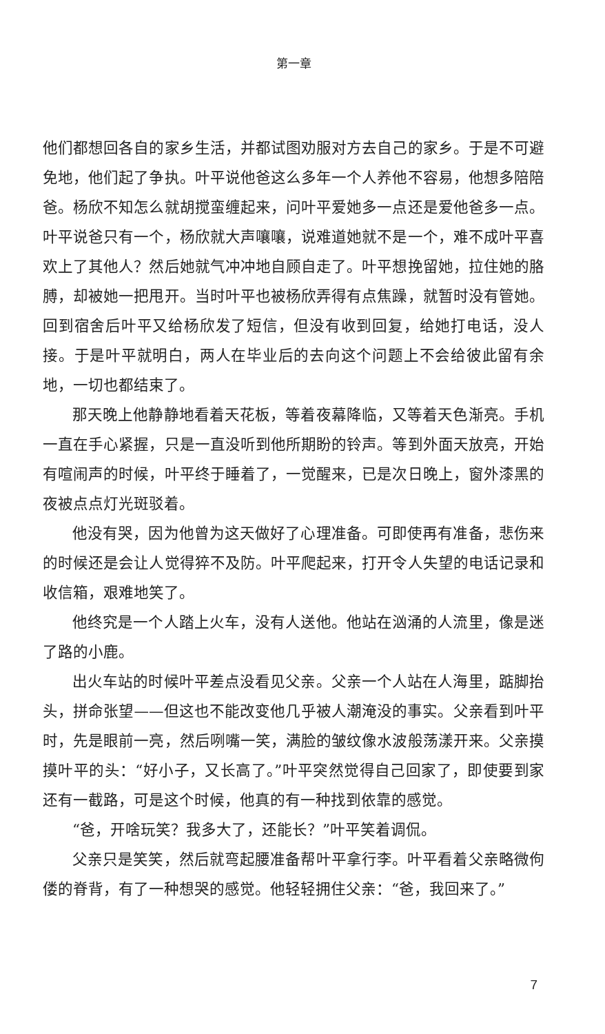第一章
他们都想回各自的家乡生活，并都试图劝服对方去自己的家乡。于是不可避免地，他们起了争执。叶平说他爸这么多年一个人养他不容易，他想多陪陪爸。杨欣不知怎么就胡搅蛮缠起来，问叶平爱她多一点还是爱他爸多一点。叶平说爸只有一个，杨欣就大声嚷嚷，说难道她就不是一个，难不成叶平喜欢上了其他人？然后她就气冲冲地自顾自走了。叶平想挽留她，拉住她的胳膊，却被她一把甩开。当时叶平也被杨欣弄得有点焦躁，就暂时没有管她。回到宿舍后叶平又给杨欣发了短信，但没有收到回复，给她打电话，没人接。于是叶平就明白，两人在毕业后的去向这个问题上不会给彼此留有余地，一切也都结束了。
那天晚上他静静地看着天花板，等着夜幕降临，又等着天色渐亮。手机一直在手心紧握，只是一直没听到他所期盼的铃声。等到外面天放亮，开始有喧闹声的时候，叶平终于睡着了，一觉醒来，已是次日晚上，窗外漆黑的夜被点点灯光斑驳着。
他没有哭，因为他曾为这天做好了心理准备。可即使再有准备，悲伤来的时候还是会让人觉得猝不及防。叶平爬起来，打开令人失望的电话记录和收信箱，艰难地笑了。
他终究是一个人踏上火车，没有人送他。他站在汹涌的人流里，像是迷了路的小鹿。
出火车站的时候叶平差点没看见父亲。父亲一个人站在人海里，踮脚抬头，拼命张望——但这也不能改变他几乎被人潮淹没的事实。父亲看到叶平时，先是眼前一亮，然后咧嘴一笑，满脸的皱纹像水波般荡漾开来。父亲摸摸叶平的头：“好小子，又长高了。”叶平突然觉得自己回家了，即使要到家还有一截路，可是这个时候，他真的有一种找到依靠的感觉。
“爸，开啥玩笑？我多大了，还能长？”叶平笑着调侃。
父亲只是笑笑，然后就弯起腰准备帮叶平拿行李。叶平看着父亲略微佝偻的脊背，有了一种想哭的感觉。他轻轻拥住父亲：“爸，我回来了。”
7